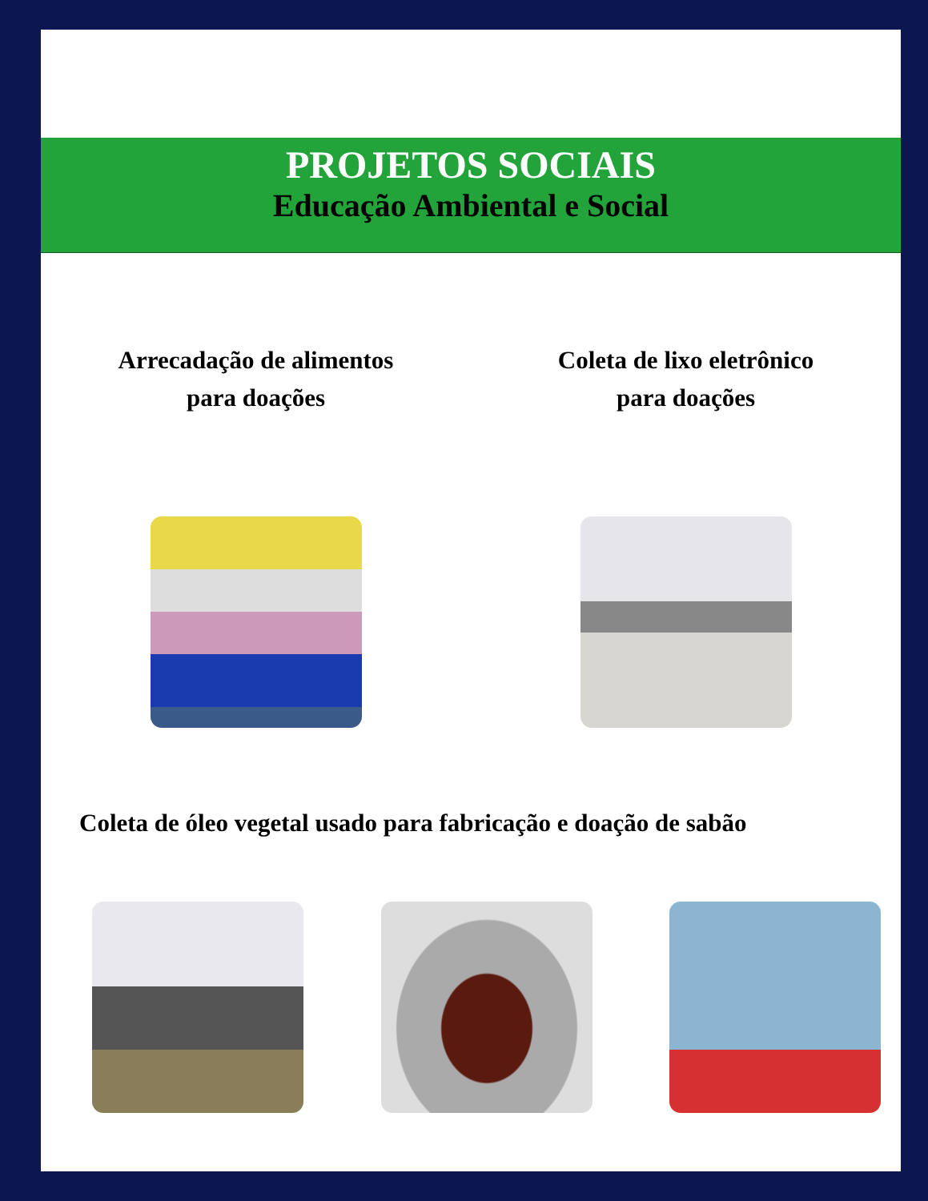PROJETOS SOCIAIS
Educação Ambiental e Social
Arrecadação de alimentos
para doações
Coleta de lixo eletrônico
para doações
Coleta de óleo vegetal usado para fabricação e doação de sabão